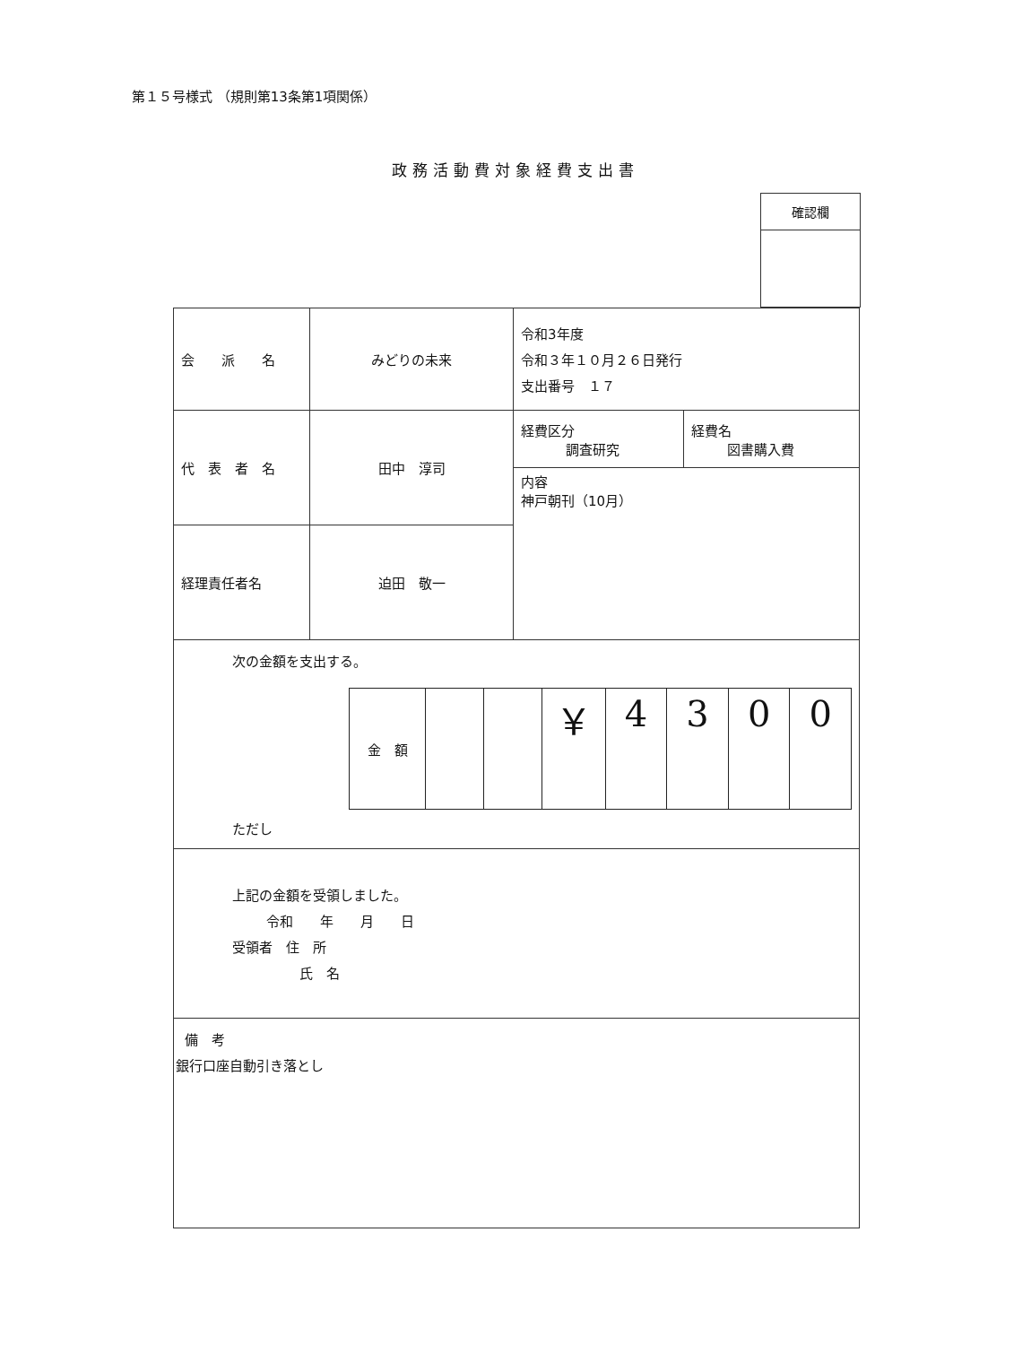第１５号様式 （規則第13条第1項関係）
政務活動費対象経費支出書
| 確認欄 |
| 会 派 名 | みどりの未来 | 令和3年度 令和３年１０月２６日発行 支出番号 １７ | |
| 代 表 者 名 | 田中 淳司 | 経費区分 調査研究 | 経費名 図書購入費 |
| | | 内容 神戸朝刊（10月） | |
| 経理責任者名 | 迫田 敬一 | | |
| 次の金額を支出する。 / 金 額 / / / ￥ / 4 / 3 / 0 / 0 / ただし | | | |
| 上記の金額を受領しました。 令和 年 月 日 受領者 住 所 氏 名 | | | |
| 備 考 銀行口座自動引き落とし | | | |